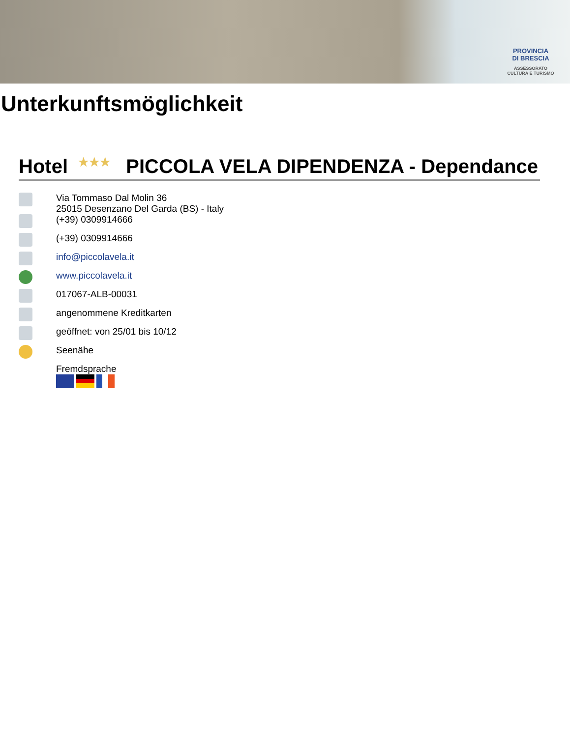PROVINCIA
DI BRESCIA
ASSESSORATO
CULTURA E TURISMO
Unterkunftsmöglichkeit
Hotel ★★★ PICCOLA VELA DIPENDENZA - Dependance
Via Tommaso Dal Molin 36
25015 Desenzano Del Garda (BS) - Italy
(+39) 0309914666
(+39) 0309914666
info@piccolavela.it
www.piccolavela.it
017067-ALB-00031
angenommene Kreditkarten
geöffnet: von 25/01 bis 10/12
Seenähe
Fremdsprache